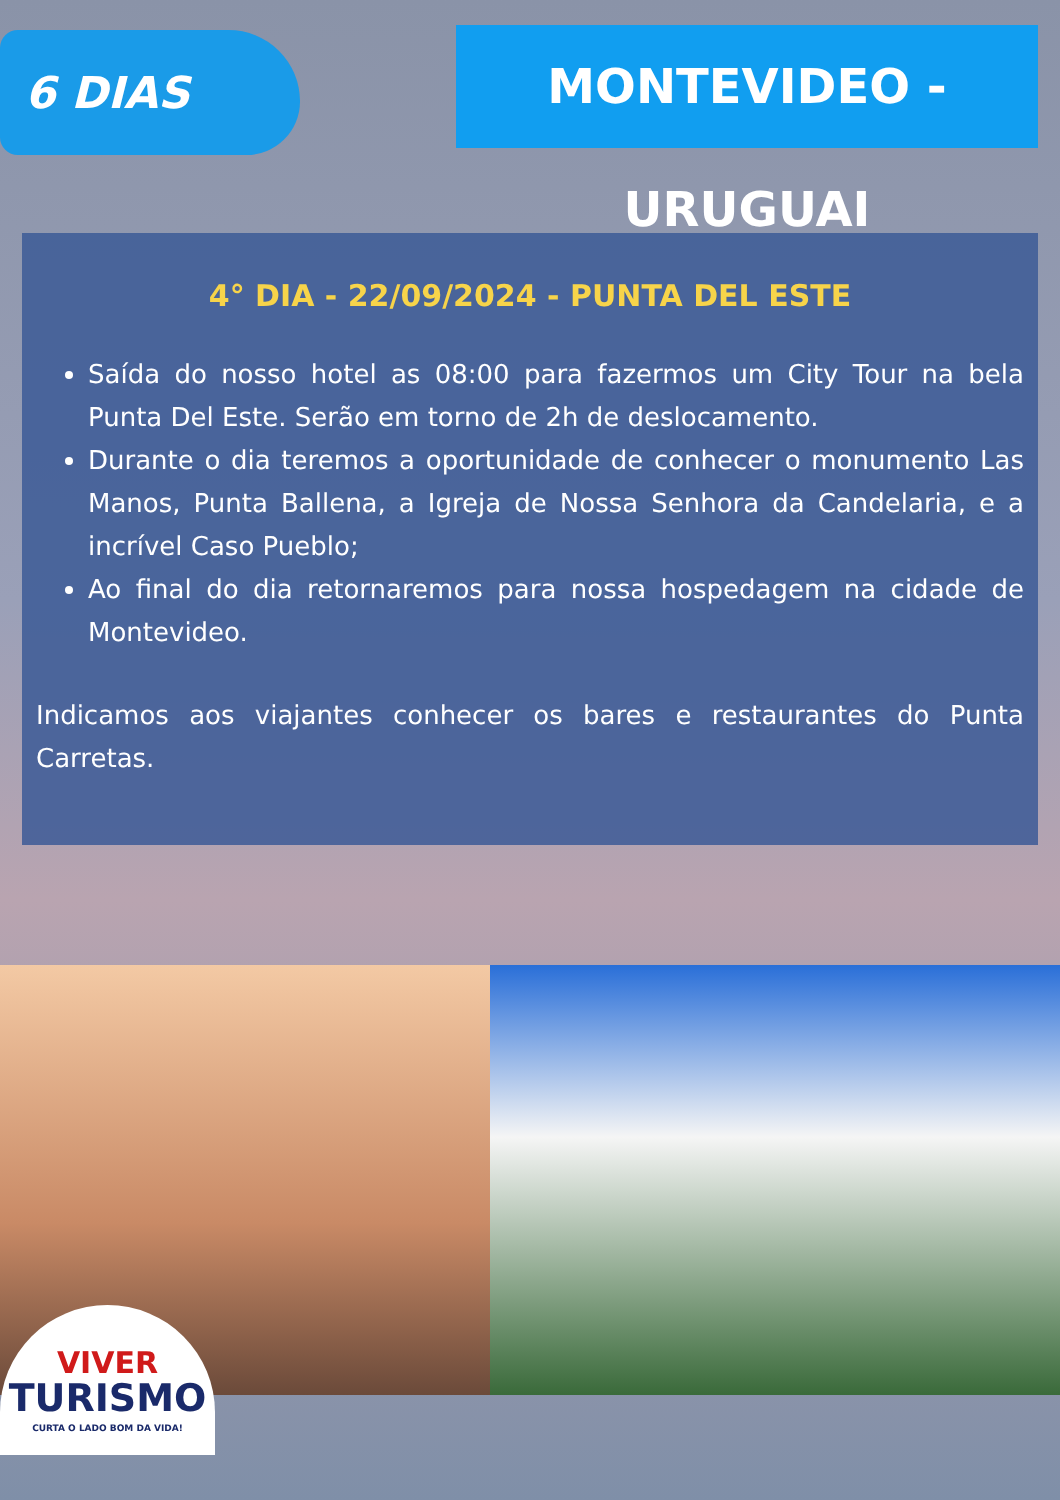6 DIAS
MONTEVIDEO - URUGUAI
4° DIA - 22/09/2024 - PUNTA DEL ESTE
Saída do nosso hotel as 08:00 para fazermos um City Tour na bela Punta Del Este. Serão em torno de 2h de deslocamento.
Durante o dia teremos a oportunidade de conhecer o monumento Las Manos, Punta Ballena, a Igreja de Nossa Senhora da Candelaria, e a incrível Caso Pueblo;
Ao final do dia retornaremos para nossa hospedagem na cidade de Montevideo.
Indicamos aos viajantes conhecer os bares e restaurantes do Punta Carretas.
VIVER
TURISMO
CURTA O LADO BOM DA VIDA!